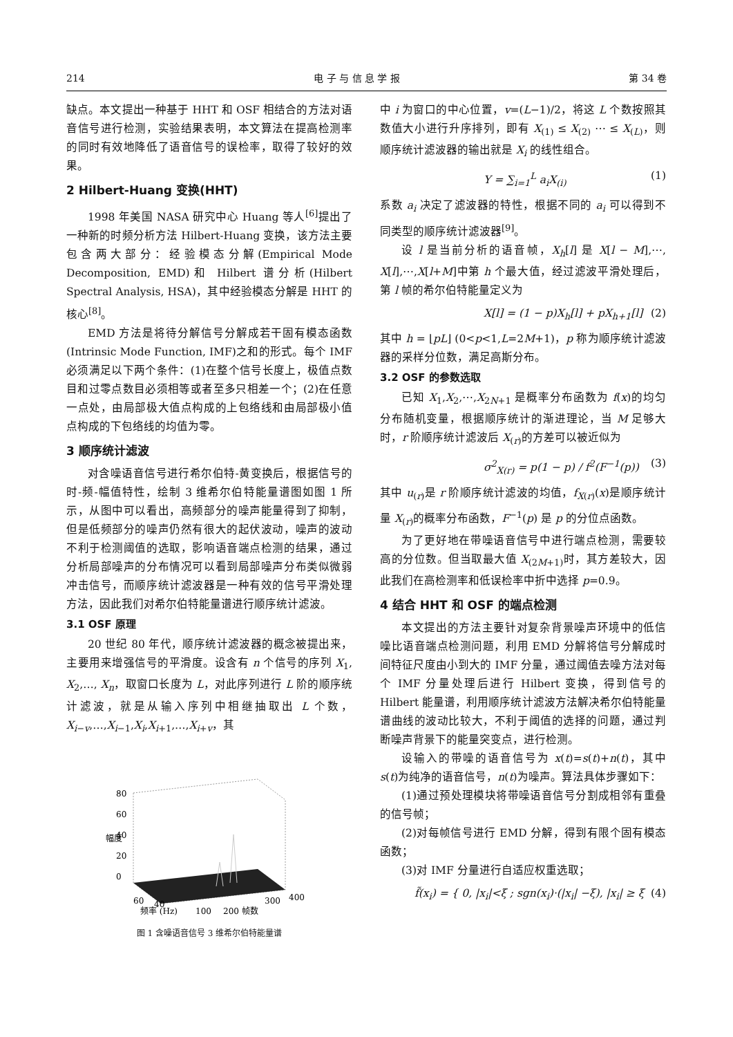214 电 子 与 信 息 学 报 第 34 卷
缺点。本文提出一种基于 HHT 和 OSF 相结合的方法对语音信号进行检测，实验结果表明，本文算法在提高检测率的同时有效地降低了语音信号的误检率，取得了较好的效果。
2 Hilbert-Huang 变换(HHT)
1998 年美国 NASA 研究中心 Huang 等人<sup>[6]</sup>提出了一种新的时频分析方法 Hilbert-Huang 变换，该方法主要包含两大部分：经验模态分解(Empirical Mode Decomposition, EMD)和 Hilbert 谱分析(Hilbert Spectral Analysis, HSA)，其中经验模态分解是 HHT 的核心<sup>[8]</sup>。
EMD 方法是将待分解信号分解成若干固有模态函数(Intrinsic Mode Function, IMF)之和的形式。每个 IMF 必须满足以下两个条件：(1)在整个信号长度上，极值点数目和过零点数目必须相等或者至多只相差一个；(2)在任意一点处，由局部极大值点构成的上包络线和由局部极小值点构成的下包络线的均值为零。
3 顺序统计滤波
对含噪语音信号进行希尔伯特-黄变换后，根据信号的时-频-幅值特性，绘制 3 维希尔伯特能量谱图如图 1 所示，从图中可以看出，高频部分的噪声能量得到了抑制，但是低频部分的噪声仍然有很大的起伏波动，噪声的波动不利于检测阈值的选取，影响语音端点检测的结果，通过分析局部噪声的分布情况可以看到局部噪声分布类似微弱冲击信号，而顺序统计滤波器是一种有效的信号平滑处理方法，因此我们对希尔伯特能量谱进行顺序统计滤波。
3.1 OSF 原理
20 世纪 80 年代，顺序统计滤波器的概念被提出来，主要用来增强信号的平滑度。设含有 n 个信号的序列 X<sub>1</sub>, X<sub>2</sub>,…, X<sub>n</sub>，取窗口长度为 L，对此序列进行 L 阶的顺序统计滤波，就是从输入序列中相继抽取出 L 个数，X<sub>i−v</sub>,…,X<sub>i−1</sub>,X<sub>i</sub>,X<sub>i+1</sub>,…,X<sub>i+v</sub>，其
80
60
40
20
0
幅度
60
40
频率 (Hz)
100
200 帧数
300
400
图 1 含噪语音信号 3 维希尔伯特能量谱
中 i 为窗口的中心位置，v=(L−1)/2，将这 L 个数按照其数值大小进行升序排列，即有 X<sub>(1)</sub> ≤ X<sub>(2)</sub> ⋯ ≤ X<sub>(L)</sub>，则顺序统计滤波器的输出就是 X<sub>i</sub> 的线性组合。
Y = ∑<sub>i=1</sub><sup>L</sup> a<sub>i</sub>X<sub>(i)</sub> (1)
系数 a<sub>i</sub> 决定了滤波器的特性，根据不同的 a<sub>i</sub> 可以得到不同类型的顺序统计滤波器<sup>[9]</sup>。
设 l 是当前分析的语音帧，X<sub>h</sub>[l] 是 X[l − M],⋯, X[l],⋯,X[l+M]中第 h 个最大值，经过滤波平滑处理后，第 l 帧的希尔伯特能量定义为
X[l] = (1 − p)X<sub>h</sub>[l] + pX<sub>h+1</sub>[l] (2)
其中 h = ⌊pL⌋ (0<p<1,L=2M+1)，p 称为顺序统计滤波器的采样分位数，满足高斯分布。
3.2 OSF 的参数选取
已知 X<sub>1</sub>,X<sub>2</sub>,⋯,X<sub>2N+1</sub> 是概率分布函数为 f(x)的均匀分布随机变量，根据顺序统计的渐进理论，当 M 足够大时，r 阶顺序统计滤波后 X<sub>(r)</sub>的方差可以被近似为
σ<sup>2</sup><sub>X(r)</sub> = p(1 − p) / f<sup>2</sup>(F<sup>−1</sup>(p)) (3)
其中 u<sub>(r)</sub>是 r 阶顺序统计滤波的均值，f<sub>X(r)</sub>(x)是顺序统计量 X<sub>(r)</sub>的概率分布函数，F<sup>−1</sup>(p) 是 p 的分位点函数。
为了更好地在带噪语音信号中进行端点检测，需要较高的分位数。但当取最大值 X<sub>(2M+1)</sub>时，其方差较大，因此我们在高检测率和低误检率中折中选择 p=0.9。
4 结合 HHT 和 OSF 的端点检测
本文提出的方法主要针对复杂背景噪声环境中的低信噪比语音端点检测问题，利用 EMD 分解将信号分解成时间特征尺度由小到大的 IMF 分量，通过阈值去噪方法对每个 IMF 分量处理后进行 Hilbert 变换，得到信号的 Hilbert 能量谱，利用顺序统计滤波方法解决希尔伯特能量谱曲线的波动比较大，不利于阈值的选择的问题，通过判断噪声背景下的能量突变点，进行检测。
设输入的带噪的语音信号为 x(t)=s(t)+n(t)，其中 s(t)为纯净的语音信号，n(t)为噪声。算法具体步骤如下：
(1)通过预处理模块将带噪语音信号分割成相邻有重叠的信号帧；
(2)对每帧信号进行 EMD 分解，得到有限个固有模态函数；
(3)对 IMF 分量进行自适应权重选取；
f̃(x<sub>i</sub>) = { 0, |x<sub>i</sub>|<ξ ; sgn(x<sub>i</sub>)·(|x<sub>i</sub>| −ξ), |x<sub>i</sub>| ≥ ξ (4)